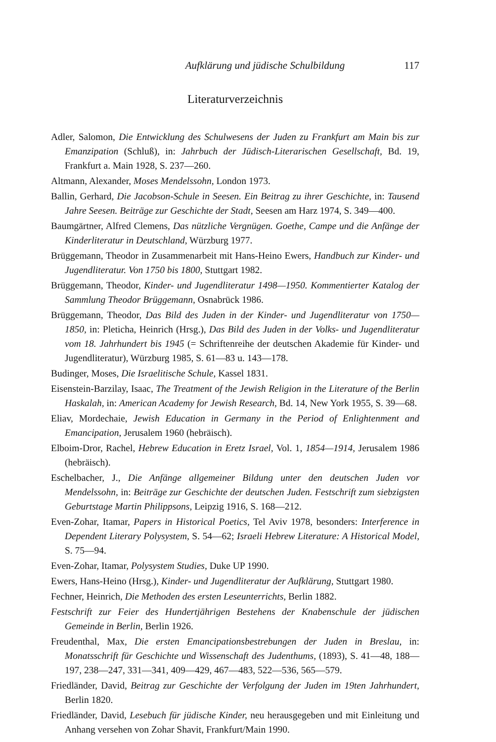Aufklärung und jüdische Schulbildung 117
Literaturverzeichnis
Adler, Salomon, Die Entwicklung des Schulwesens der Juden zu Frankfurt am Main bis zur Emanzipation (Schluß), in: Jahrbuch der Jüdisch-Literarischen Gesellschaft, Bd. 19, Frankfurt a. Main 1928, S. 237—260.
Altmann, Alexander, Moses Mendelssohn, London 1973.
Ballin, Gerhard, Die Jacobson-Schule in Seesen. Ein Beitrag zu ihrer Geschichte, in: Tausend Jahre Seesen. Beiträge zur Geschichte der Stadt, Seesen am Harz 1974, S. 349—400.
Baumgärtner, Alfred Clemens, Das nützliche Vergnügen. Goethe, Campe und die Anfänge der Kinderliteratur in Deutschland, Würzburg 1977.
Brüggemann, Theodor in Zusammenarbeit mit Hans-Heino Ewers, Handbuch zur Kinder- und Jugendliteratur. Von 1750 bis 1800, Stuttgart 1982.
Brüggemann, Theodor, Kinder- und Jugendliteratur 1498—1950. Kommentierter Katalog der Sammlung Theodor Brüggemann, Osnabrück 1986.
Brüggemann, Theodor, Das Bild des Juden in der Kinder- und Jugendliteratur von 1750—1850, in: Pleticha, Heinrich (Hrsg.), Das Bild des Juden in der Volks- und Jugendliteratur vom 18. Jahrhundert bis 1945 (= Schriftenreihe der deutschen Akademie für Kinder- und Jugendliteratur), Würzburg 1985, S. 61—83 u. 143—178.
Budinger, Moses, Die Israelitische Schule, Kassel 1831.
Eisenstein-Barzilay, Isaac, The Treatment of the Jewish Religion in the Literature of the Berlin Haskalah, in: American Academy for Jewish Research, Bd. 14, New York 1955, S. 39—68.
Eliav, Mordechaie, Jewish Education in Germany in the Period of Enlightenment and Emancipation, Jerusalem 1960 (hebräisch).
Elboim-Dror, Rachel, Hebrew Education in Eretz Israel, Vol. 1, 1854—1914, Jerusalem 1986 (hebräisch).
Eschelbacher, J., Die Anfänge allgemeiner Bildung unter den deutschen Juden vor Mendelssohn, in: Beiträge zur Geschichte der deutschen Juden. Festschrift zum siebzigsten Geburtstage Martin Philippsons, Leipzig 1916, S. 168—212.
Even-Zohar, Itamar, Papers in Historical Poetics, Tel Aviv 1978, besonders: Interference in Dependent Literary Polysystem, S. 54—62; Israeli Hebrew Literature: A Historical Model, S. 75—94.
Even-Zohar, Itamar, Polysystem Studies, Duke UP 1990.
Ewers, Hans-Heino (Hrsg.), Kinder- und Jugendliteratur der Aufklärung, Stuttgart 1980.
Fechner, Heinrich, Die Methoden des ersten Leseunterrichts, Berlin 1882.
Festschrift zur Feier des Hundertjährigen Bestehens der Knabenschule der jüdischen Gemeinde in Berlin, Berlin 1926.
Freudenthal, Max, Die ersten Emancipationsbestrebungen der Juden in Breslau, in: Monatsschrift für Geschichte und Wissenschaft des Judenthums, (1893), S. 41—48, 188—197, 238—247, 331—341, 409—429, 467—483, 522—536, 565—579.
Friedländer, David, Beitrag zur Geschichte der Verfolgung der Juden im 19ten Jahrhundert, Berlin 1820.
Friedländer, David, Lesebuch für jüdische Kinder, neu herausgegeben und mit Einleitung und Anhang versehen von Zohar Shavit, Frankfurt/Main 1990.